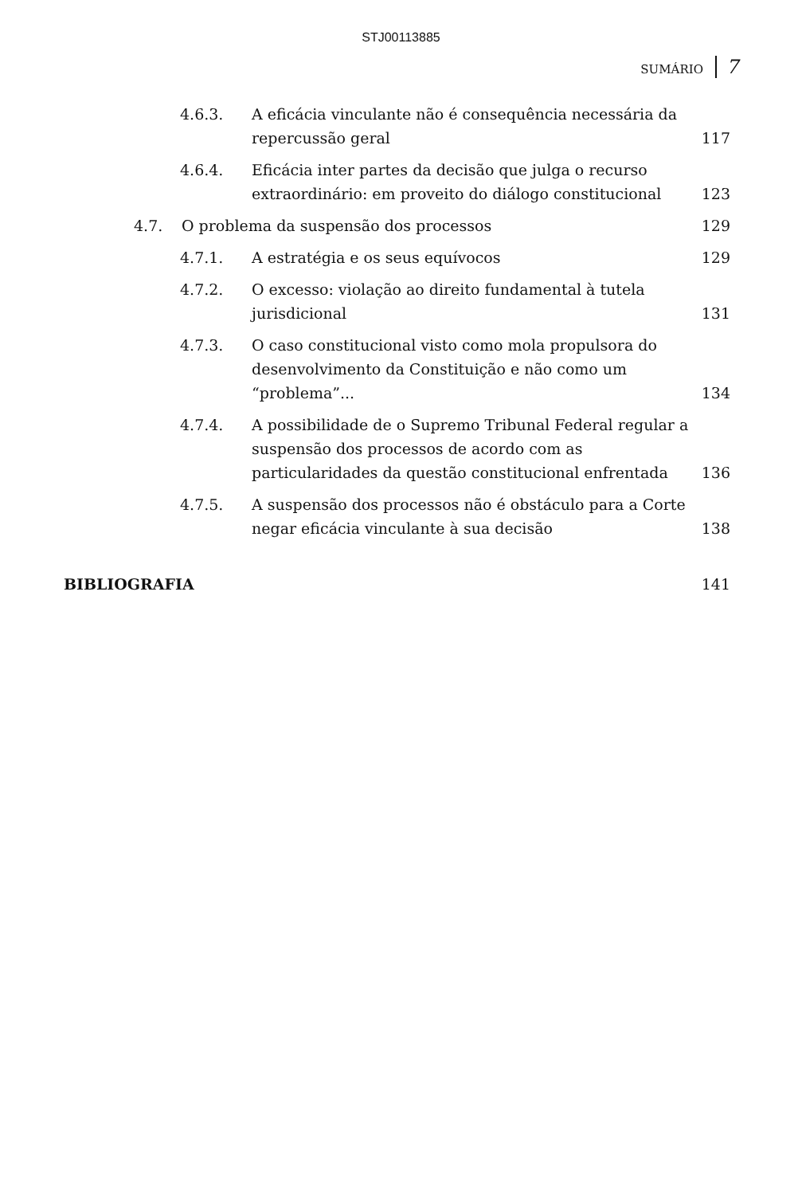STJ00113885
SUMÁRIO 7
4.6.3. A eficácia vinculante não é consequência necessária da repercussão geral 117
4.6.4. Eficácia inter partes da decisão que julga o recurso extraordinário: em proveito do diálogo constitucional 123
4.7. O problema da suspensão dos processos 129
4.7.1. A estratégia e os seus equívocos 129
4.7.2. O excesso: violação ao direito fundamental à tutela jurisdicional 131
4.7.3. O caso constitucional visto como mola propulsora do desenvolvimento da Constituição e não como um “problema”... 134
4.7.4. A possibilidade de o Supremo Tribunal Federal regular a suspensão dos processos de acordo com as particularidades da questão constitucional enfrentada 136
4.7.5. A suspensão dos processos não é obstáculo para a Corte negar eficácia vinculante à sua decisão 138
BIBLIOGRAFIA 141